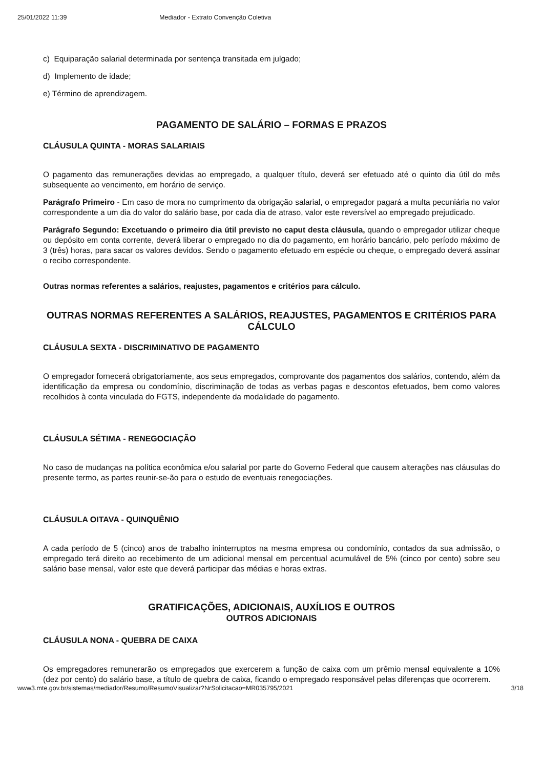25/01/2022 11:39 Mediador - Extrato Convenção Coletiva
c) Equiparação salarial determinada por sentença transitada em julgado;
d) Implemento de idade;
e) Término de aprendizagem.
PAGAMENTO DE SALÁRIO – FORMAS E PRAZOS
CLÁUSULA QUINTA - MORAS SALARIAIS
O pagamento das remunerações devidas ao empregado, a qualquer título, deverá ser efetuado até o quinto dia útil do mês subsequente ao vencimento, em horário de serviço.
Parágrafo Primeiro - Em caso de mora no cumprimento da obrigação salarial, o empregador pagará a multa pecuniária no valor correspondente a um dia do valor do salário base, por cada dia de atraso, valor este reversível ao empregado prejudicado.
Parágrafo Segundo: Excetuando o primeiro dia útil previsto no caput desta cláusula, quando o empregador utilizar cheque ou depósito em conta corrente, deverá liberar o empregado no dia do pagamento, em horário bancário, pelo período máximo de 3 (três) horas, para sacar os valores devidos. Sendo o pagamento efetuado em espécie ou cheque, o empregado deverá assinar o recibo correspondente.
Outras normas referentes a salários, reajustes, pagamentos e critérios para cálculo.
OUTRAS NORMAS REFERENTES A SALÁRIOS, REAJUSTES, PAGAMENTOS E CRITÉRIOS PARA CÁLCULO
CLÁUSULA SEXTA - DISCRIMINATIVO DE PAGAMENTO
O empregador fornecerá obrigatoriamente, aos seus empregados, comprovante dos pagamentos dos salários, contendo, além da identificação da empresa ou condomínio, discriminação de todas as verbas pagas e descontos efetuados, bem como valores recolhidos à conta vinculada do FGTS, independente da modalidade do pagamento.
CLÁUSULA SÉTIMA - RENEGOCIAÇÃO
No caso de mudanças na política econômica e/ou salarial por parte do Governo Federal que causem alterações nas cláusulas do presente termo, as partes reunir-se-ão para o estudo de eventuais renegociações.
CLÁUSULA OITAVA - QUINQUÊNIO
A cada período de 5 (cinco) anos de trabalho ininterruptos na mesma empresa ou condomínio, contados da sua admissão, o empregado terá direito ao recebimento de um adicional mensal em percentual acumulável de 5% (cinco por cento) sobre seu salário base mensal, valor este que deverá participar das médias e horas extras.
GRATIFICAÇÕES, ADICIONAIS, AUXÍLIOS E OUTROS
OUTROS ADICIONAIS
CLÁUSULA NONA - QUEBRA DE CAIXA
Os empregadores remunerarão os empregados que exercerem a função de caixa com um prêmio mensal equivalente a 10% (dez por cento) do salário base, a título de quebra de caixa, ficando o empregado responsável pelas diferenças que ocorrerem.
www3.mte.gov.br/sistemas/mediador/Resumo/ResumoVisualizar?NrSolicitacao=MR035795/2021 3/18